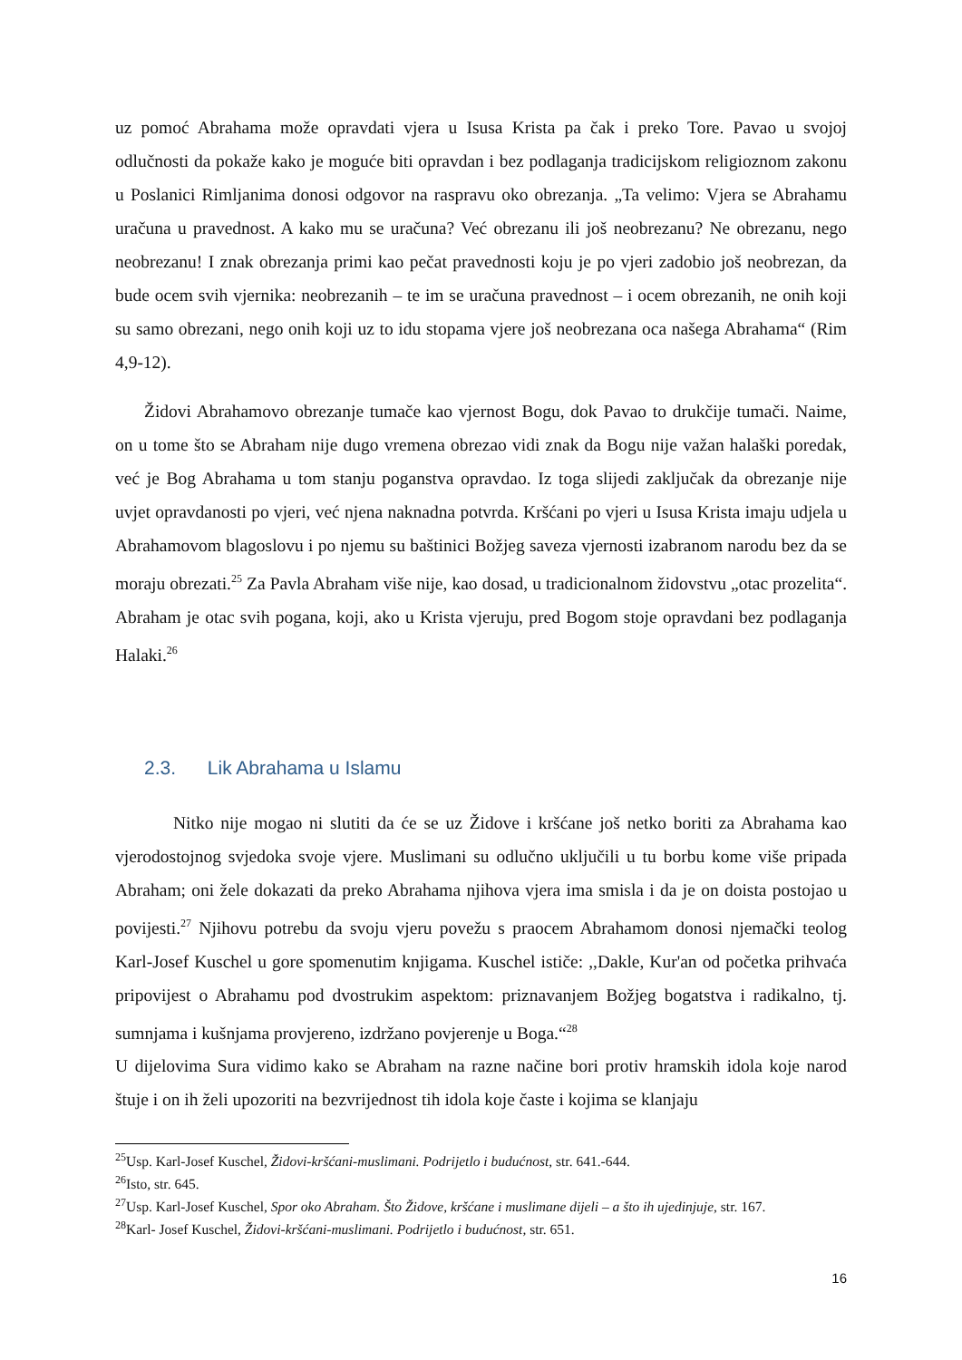uz pomoć Abrahama može opravdati vjera u Isusa Krista pa čak i preko Tore. Pavao u svojoj odlučnosti da pokaže kako je moguće biti opravdan i bez podlaganja tradicijskom religioznom zakonu u Poslanici Rimljanima donosi odgovor na raspravu oko obrezanja. „Ta velimo: Vjera se Abrahamu uračuna u pravednost. A kako mu se uračuna? Već obrezanu ili još neobrezanu? Ne obrezanu, nego neobrezanu! I znak obrezanja primi kao pečat pravednosti koju je po vjeri zadobio još neobrezan, da bude ocem svih vjernika: neobrezanih – te im se uračuna pravednost – i ocem obrezanih, ne onih koji su samo obrezani, nego onih koji uz to idu stopama vjere još neobrezana oca našega Abrahama“ (Rim 4,9-12).
Židovi Abrahamovo obrezanje tumače kao vjernost Bogu, dok Pavao to drukčije tumači. Naime, on u tome što se Abraham nije dugo vremena obrezao vidi znak da Bogu nije važan halaški poredak, već je Bog Abrahama u tom stanju poganstva opravdao. Iz toga slijedi zaključak da obrezanje nije uvjet opravdanosti po vjeri, već njena naknadna potvrda. Kršćani po vjeri u Isusa Krista imaju udjela u Abrahamovom blagoslovu i po njemu su baštinici Božjeg saveza vjernosti izabranom narodu bez da se moraju obrezati.<sup>25</sup> Za Pavla Abraham više nije, kao dosad, u tradicionalnom židovstvu „otac prozelita“. Abraham je otac svih pogana, koji, ako u Krista vjeruju, pred Bogom stoje opravdani bez podlaganja Halaki.<sup>26</sup>
2.3. Lik Abrahama u Islamu
Nitko nije mogao ni slutiti da će se uz Židove i kršćane još netko boriti za Abrahama kao vjerodostojnog svjedoka svoje vjere. Muslimani su odlučno uključili u tu borbu kome više pripada Abraham; oni žele dokazati da preko Abrahama njihova vjera ima smisla i da je on doista postojao u povijesti.<sup>27</sup> Njihovu potrebu da svoju vjeru povežu s praocem Abrahamom donosi njemački teolog Karl-Josef Kuschel u gore spomenutim knjigama. Kuschel ističe: ,,Dakle, Kur'an od početka prihvaća pripovijest o Abrahamu pod dvostrukim aspektom: priznavanjem Božjeg bogatstva i radikalno, tj. sumnjama i kušnjama provjereno, izdržano povjerenje u Boga.“<sup>28</sup>
U dijelovima Sura vidimo kako se Abraham na razne načine bori protiv hramskih idola koje narod štuje i on ih želi upozoriti na bezvrijednost tih idola koje časte i kojima se klanjaju
<sup>25</sup> Usp. Karl-Josef Kuschel, Židovi-kršćani-muslimani. Podrijetlo i budućnost, str. 641.-644.
<sup>26</sup> Isto, str. 645.
<sup>27</sup> Usp. Karl-Josef Kuschel, Spor oko Abraham. Što Židove, kršćane i muslimane dijeli – a što ih ujedinjuje, str. 167.
<sup>28</sup> Karl- Josef Kuschel, Židovi-kršćani-muslimani. Podrijetlo i budućnost, str. 651.
16